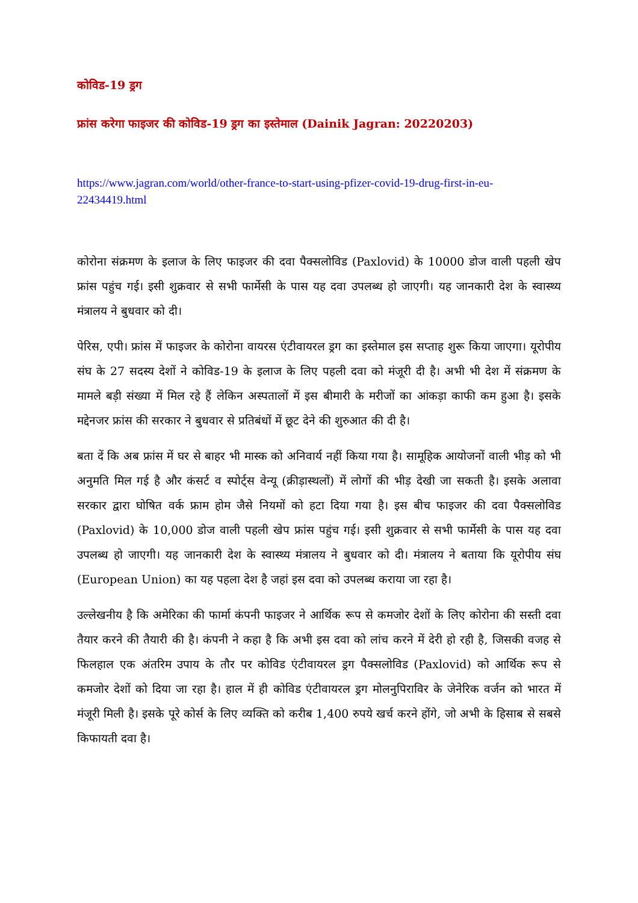कोविड-19 ड्रग
फ्रांस करेगा फाइजर की कोविड-19 ड्रग का इस्तेमाल (Dainik Jagran: 20220203)
https://www.jagran.com/world/other-france-to-start-using-pfizer-covid-19-drug-first-in-eu-22434419.html
कोरोना संक्रमण के इलाज के लिए फाइजर की दवा पैक्सलोविड (Paxlovid) के 10000 डोज वाली पहली खेप फ्रांस पहुंच गई। इसी शुक्रवार से सभी फार्मेसी के पास यह दवा उपलब्ध हो जाएगी। यह जानकारी देश के स्वास्थ्य मंत्रालय ने बुधवार को दी।
पेरिस, एपी। फ्रांस में फाइजर के कोरोना वायरस एंटीवायरल ड्रग का इस्तेमाल इस सप्ताह शुरू किया जाएगा। यूरोपीय संघ के 27 सदस्य देशों ने कोविड-19 के इलाज के लिए पहली दवा को मंजूरी दी है। अभी भी देश में संक्रमण के मामले बड़ी संख्या में मिल रहे हैं लेकिन अस्पतालों में इस बीमारी के मरीजों का आंकड़ा काफी कम हुआ है। इसके मद्देनजर फ्रांस की सरकार ने बुधवार से प्रतिबंधों में छूट देने की शुरुआत की दी है।
बता दें कि अब फ्रांस में घर से बाहर भी मास्क को अनिवार्य नहीं किया गया है। सामूहिक आयोजनों वाली भीड़ को भी अनुमति मिल गई है और कंसर्ट व स्पोर्ट्स वेन्यू (क्रीड़ास्थलों) में लोगों की भीड़ देखी जा सकती है। इसके अलावा सरकार द्वारा घोषित वर्क फ्राम होम जैसे नियमों को हटा दिया गया है। इस बीच फाइजर की दवा पैक्सलोविड (Paxlovid) के 10,000 डोज वाली पहली खेप फ्रांस पहुंच गई। इसी शुक्रवार से सभी फार्मेसी के पास यह दवा उपलब्ध हो जाएगी। यह जानकारी देश के स्वास्थ्य मंत्रालय ने बुधवार को दी। मंत्रालय ने बताया कि यूरोपीय संघ (European Union) का यह पहला देश है जहां इस दवा को उपलब्ध कराया जा रहा है।
उल्लेखनीय है कि अमेरिका की फार्मा कंपनी फाइजर ने आर्थिक रूप से कमजोर देशों के लिए कोरोना की सस्ती दवा तैयार करने की तैयारी की है। कंपनी ने कहा है कि अभी इस दवा को लांच करने में देरी हो रही है, जिसकी वजह से फिलहाल एक अंतरिम उपाय के तौर पर कोविड एंटीवायरल ड्रग पैक्सलोविड (Paxlovid) को आर्थिक रूप से कमजोर देशों को दिया जा रहा है। हाल में ही कोविड एंटीवायरल ड्रग मोलनुपिराविर के जेनेरिक वर्जन को भारत में मंजूरी मिली है। इसके पूरे कोर्स के लिए व्यक्ति को करीब 1,400 रुपये खर्च करने होंगे, जो अभी के हिसाब से सबसे किफायती दवा है।